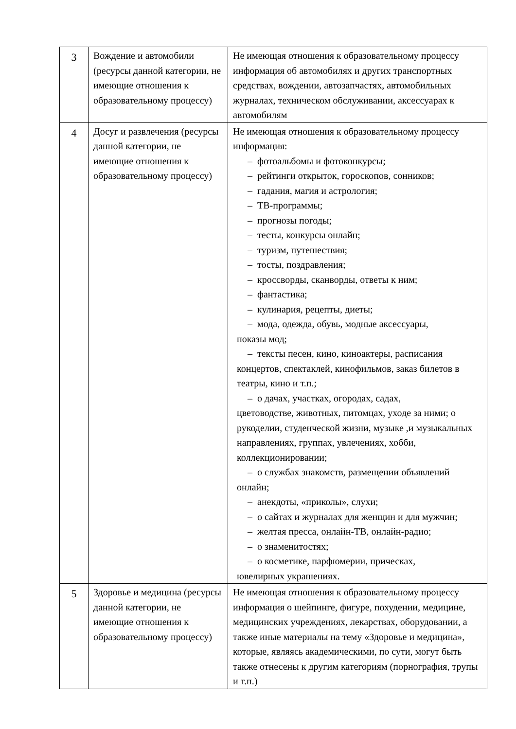| 3 | Вождение и автомобили (ресурсы данной категории, не имеющие отношения к образовательному процессу) | Не имеющая отношения к образовательному процессу информация об автомобилях и других транспортных средствах, вождении, автозапчастях, автомобильных журналах, техническом обслуживании, аксессуарах к автомобилям |
| 4 | Досуг и развлечения (ресурсы данной категории, не имеющие отношения к образовательному процессу) | Не имеющая отношения к образовательному процессу информация: – фотоальбомы и фотоконкурсы; – рейтинги открыток, гороскопов, сонников; – гадания, магия и астрология; – ТВ-программы; – прогнозы погоды; – тесты, конкурсы онлайн; – туризм, путешествия; – тосты, поздравления; – кроссворды, сканворды, ответы к ним; – фантастика; – кулинария, рецепты, диеты; – мода, одежда, обувь, модные аксессуары, показы мод; – тексты песен, кино, киноактеры, расписания концертов, спектаклей, кинофильмов, заказ билетов в театры, кино и т.п.; – о дачах, участках, огородах, садах, цветоводстве, животных, питомцах, уходе за ними; о рукоделии, студенческой жизни, музыке ,и музыкальных направлениях, группах, увлечениях, хобби, коллекционировании; – о службах знакомств, размещении объявлений онлайн; – анекдоты, «приколы», слухи; – о сайтах и журналах для женщин и для мужчин; – желтая пресса, онлайн-ТВ, онлайн-радио; – о знаменитостях; – о косметике, парфюмерии, прическах, ювелирных украшениях. |
| 5 | Здоровье и медицина (ресурсы данной категории, не имеющие отношения к образовательному процессу) | Не имеющая отношения к образовательному процессу информация о шейпинге, фигуре, похудении, медицине, медицинских учреждениях, лекарствах, оборудовании, а также иные материалы на тему «Здоровье и медицина», которые, являясь академическими, по сути, могут быть также отнесены к другим категориям (порнография, трупы и т.п.) |